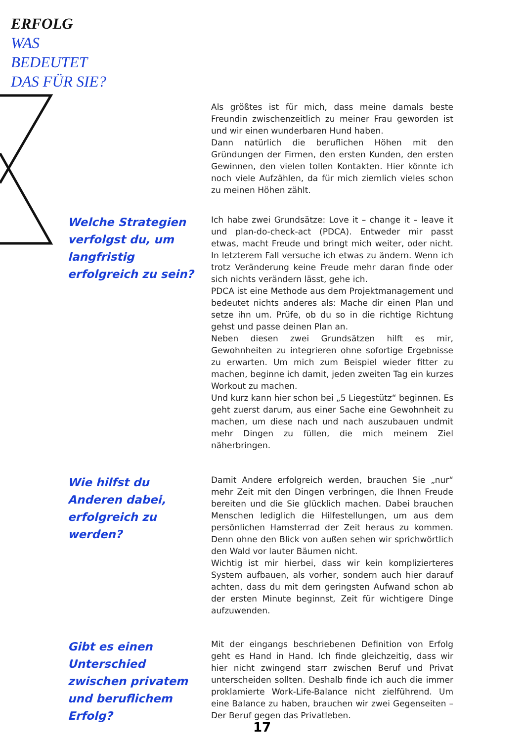ERFOLG
WAS
BEDEUTET
DAS FÜR SIE?
Als größtes ist für mich, dass meine damals beste Freundin zwischenzeitlich zu meiner Frau geworden ist und wir einen wunderbaren Hund haben.
Dann natürlich die beruflichen Höhen mit den Gründungen der Firmen, den ersten Kunden, den ersten Gewinnen, den vielen tollen Kontakten. Hier könnte ich noch viele Aufzählen, da für mich ziemlich vieles schon zu meinen Höhen zählt.
Welche Strategien verfolgst du, um langfristig erfolgreich zu sein?
Ich habe zwei Grundsätze: Love it – change it – leave it und plan-do-check-act (PDCA). Entweder mir passt etwas, macht Freude und bringt mich weiter, oder nicht. In letzterem Fall versuche ich etwas zu ändern. Wenn ich trotz Veränderung keine Freude mehr daran finde oder sich nichts verändern lässt, gehe ich.
PDCA ist eine Methode aus dem Projektmanagement und bedeutet nichts anderes als: Mache dir einen Plan und setze ihn um. Prüfe, ob du so in die richtige Richtung gehst und passe deinen Plan an.
Neben diesen zwei Grundsätzen hilft es mir, Gewohnheiten zu integrieren ohne sofortige Ergebnisse zu erwarten. Um mich zum Beispiel wieder fitter zu machen, beginne ich damit, jeden zweiten Tag ein kurzes Workout zu machen.
Und kurz kann hier schon bei „5 Liegestütz“ beginnen. Es geht zuerst darum, aus einer Sache eine Gewohnheit zu machen, um diese nach und nach auszubauen undmit mehr Dingen zu füllen, die mich meinem Ziel näherbringen.
Wie hilfst du Anderen dabei, erfolgreich zu werden?
Damit Andere erfolgreich werden, brauchen Sie „nur“ mehr Zeit mit den Dingen verbringen, die Ihnen Freude bereiten und die Sie glücklich machen. Dabei brauchen Menschen lediglich die Hilfestellungen, um aus dem persönlichen Hamsterrad der Zeit heraus zu kommen. Denn ohne den Blick von außen sehen wir sprichwörtlich den Wald vor lauter Bäumen nicht.
Wichtig ist mir hierbei, dass wir kein komplizierteres System aufbauen, als vorher, sondern auch hier darauf achten, dass du mit dem geringsten Aufwand schon ab der ersten Minute beginnst, Zeit für wichtigere Dinge aufzuwenden.
Gibt es einen Unterschied zwischen privatem und beruflichem Erfolg?
Mit der eingangs beschriebenen Definition von Erfolg geht es Hand in Hand. Ich finde gleichzeitig, dass wir hier nicht zwingend starr zwischen Beruf und Privat unterscheiden sollten. Deshalb finde ich auch die immer proklamierte Work-Life-Balance nicht zielführend. Um eine Balance zu haben, brauchen wir zwei Gegenseiten – Der Beruf gegen das Privatleben.
17